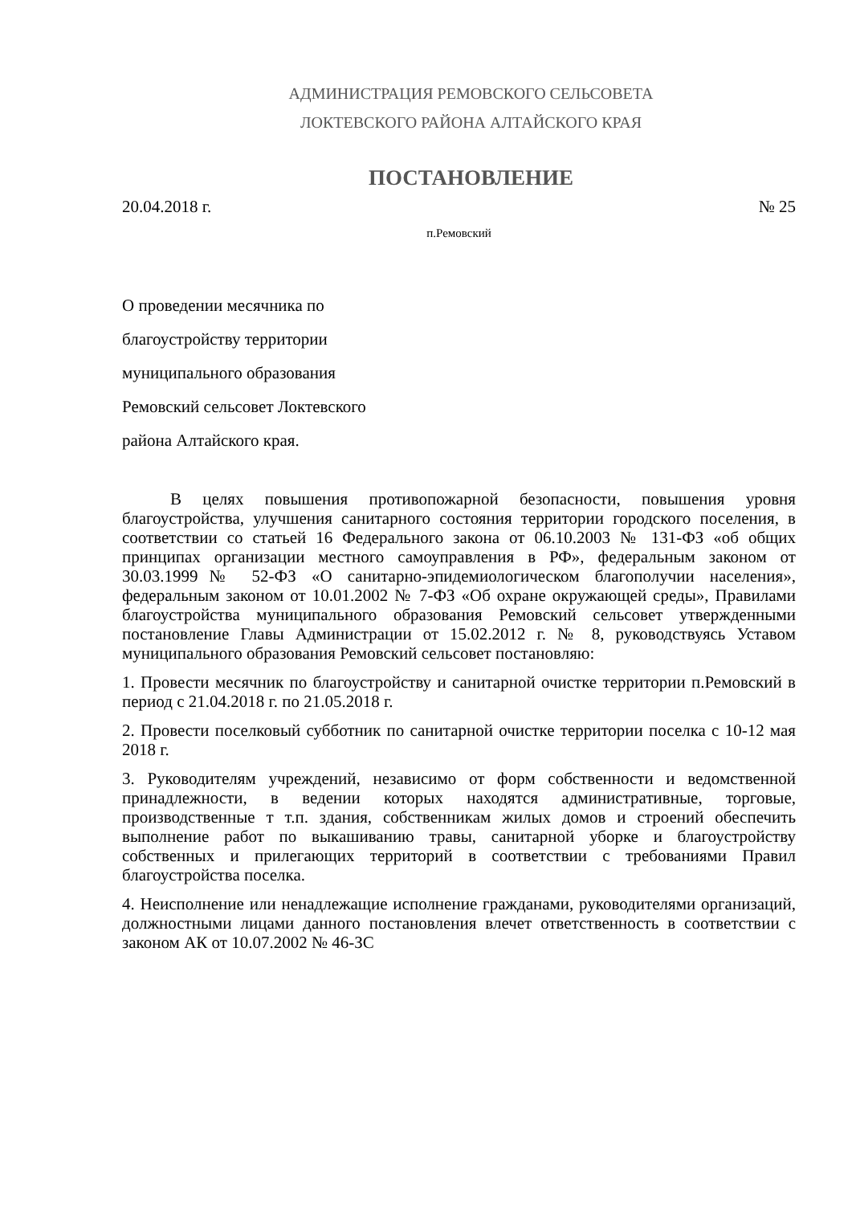АДМИНИСТРАЦИЯ РЕМОВСКОГО СЕЛЬСОВЕТА
ЛОКТЕВСКОГО РАЙОНА АЛТАЙСКОГО КРАЯ
ПОСТАНОВЛЕНИЕ
20.04.2018 г. № 25
п.Ремовский
О проведении месячника по
благоустройству территории
муниципального образования
Ремовский сельсовет Локтевского
района Алтайского края.
В целях повышения противопожарной безопасности, повышения уровня благоустройства, улучшения санитарного состояния территории городского поселения, в соответствии со статьей 16 Федерального закона от 06.10.2003 № 131-ФЗ «об общих принципах организации местного самоуправления в РФ», федеральным законом от 30.03.1999№ 52-ФЗ «О санитарно-эпидемиологическом благополучии населения», федеральным законом от 10.01.2002 № 7-ФЗ «Об охране окружающей среды», Правилами благоустройства муниципального образования Ремовский сельсовет утвержденными постановление Главы Администрации от 15.02.2012 г. № 8, руководствуясь Уставом муниципального образования Ремовский сельсовет постановляю:
1. Провести месячник по благоустройству и санитарной очистке территории п.Ремовский в период с 21.04.2018 г. по 21.05.2018 г.
2. Провести поселковый субботник по санитарной очистке территории поселка с 10-12 мая 2018 г.
3. Руководителям учреждений, независимо от форм собственности и ведомственной принадлежности, в ведении которых находятся административные, торговые, производственные т т.п. здания, собственникам жилых домов и строений обеспечить выполнение работ по выкашиванию травы, санитарной уборке и благоустройству собственных и прилегающих территорий в соответствии с требованиями Правил благоустройства поселка.
4. Неисполнение или ненадлежащие исполнение гражданами, руководителями организаций, должностными лицами данного постановления влечет ответственность в соответствии с законом АК от 10.07.2002 № 46-ЗС